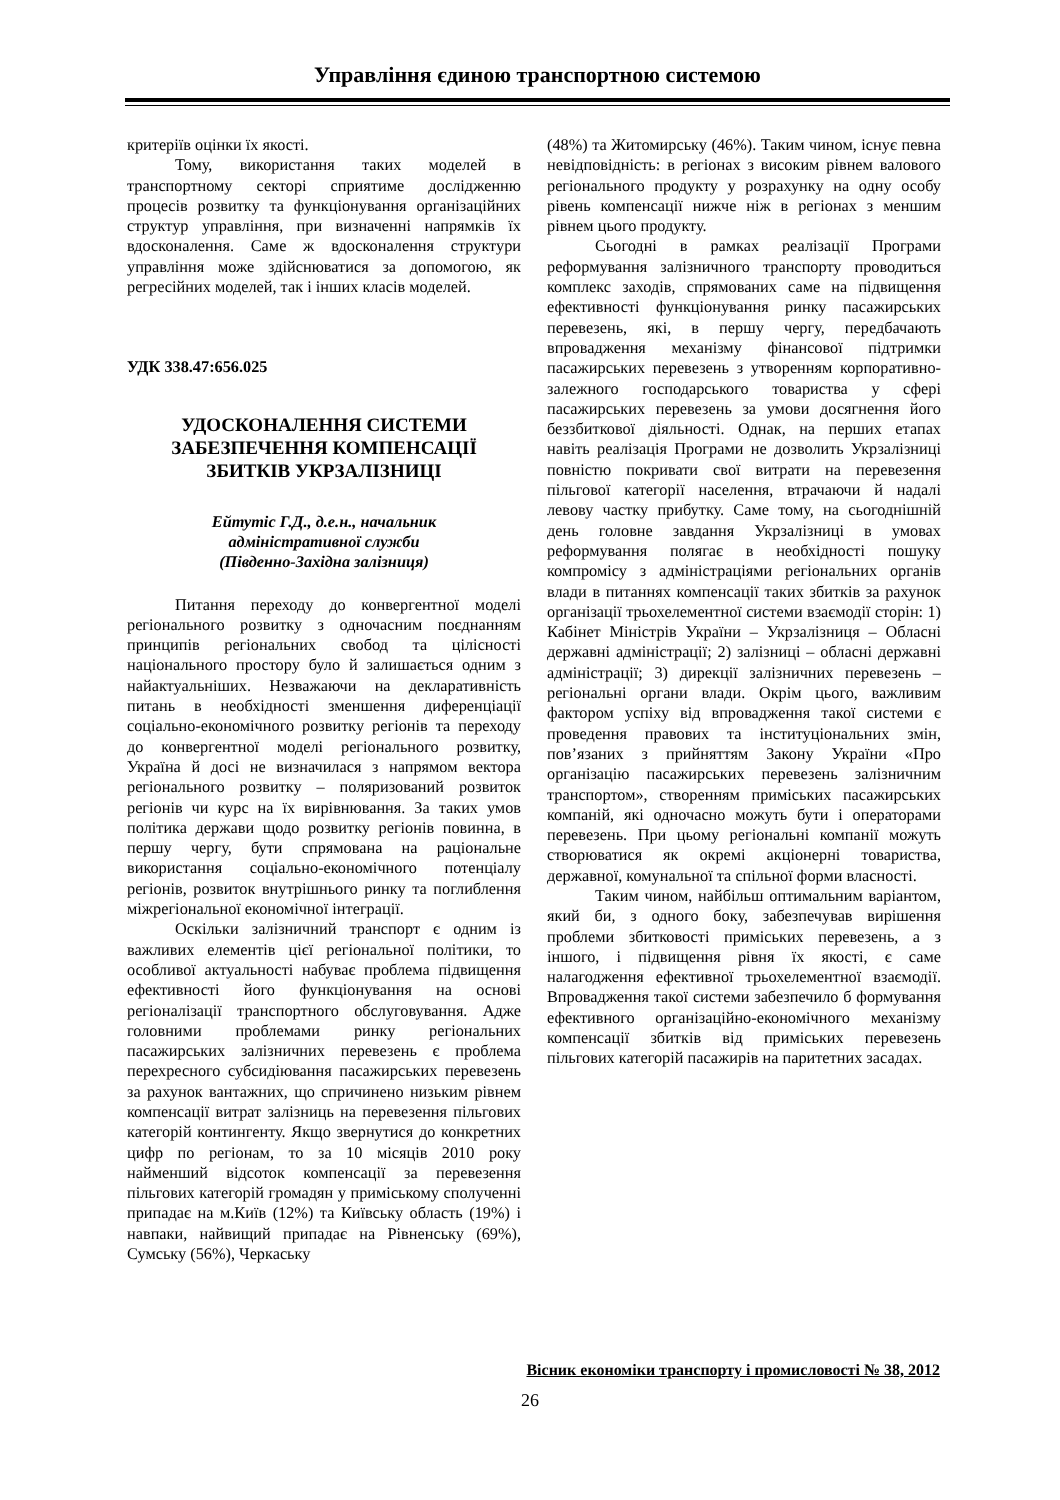Управління єдиною транспортною системою
критеріїв оцінки їх якості.
Тому, використання таких моделей в транспортному секторі сприятиме дослідженню процесів розвитку та функціонування організаційних структур управління, при визначенні напрямків їх вдосконалення. Саме ж вдосконалення структури управління може здійснюватися за допомогою, як регресійних моделей, так і інших класів моделей.
УДК 338.47:656.025
УДОСКОНАЛЕННЯ СИСТЕМИ ЗАБЕЗПЕЧЕННЯ КОМПЕНСАЦІЇ ЗБИТКІВ УКРЗАЛІЗНИЦІ
Ейтутіс Г.Д., д.е.н., начальник
адміністративної служби
(Південно-Західна залізниця)
Питання переходу до конвергентної моделі регіонального розвитку з одночасним поєднанням принципів регіональних свобод та цілісності національного простору було й залишається одним з найактуальніших. Незважаючи на декларативність питань в необхідності зменшення диференціації соціально-економічного розвитку регіонів та переходу до конвергентної моделі регіонального розвитку, Україна й досі не визначилася з напрямом вектора регіонального розвитку – поляризований розвиток регіонів чи курс на їх вирівнювання. За таких умов політика держави щодо розвитку регіонів повинна, в першу чергу, бути спрямована на раціональне використання соціально-економічного потенціалу регіонів, розвиток внутрішнього ринку та поглиблення міжрегіональної економічної інтеграції.
Оскільки залізничний транспорт є одним із важливих елементів цієї регіональної політики, то особливої актуальності набуває проблема підвищення ефективності його функціонування на основі регіоналізації транспортного обслуговування. Адже головними проблемами ринку регіональних пасажирських залізничних перевезень є проблема перехресного субсидіювання пасажирських перевезень за рахунок вантажних, що спричинено низьким рівнем компенсації витрат залізниць на перевезення пільгових категорій контингенту. Якщо звернутися до конкретних цифр по регіонам, то за 10 місяців 2010 року найменший відсоток компенсації за перевезення пільгових категорій громадян у приміському сполученні припадає на м.Київ (12%) та Київську область (19%) і навпаки, найвищий припадає на Рівненську (69%), Сумську (56%), Черкаську
(48%) та Житомирську (46%). Таким чином, існує певна невідповідність: в регіонах з високим рівнем валового регіонального продукту у розрахунку на одну особу рівень компенсації нижче ніж в регіонах з меншим рівнем цього продукту.
Сьогодні в рамках реалізації Програми реформування залізничного транспорту проводиться комплекс заходів, спрямованих саме на підвищення ефективності функціонування ринку пасажирських перевезень, які, в першу чергу, передбачають впровадження механізму фінансової підтримки пасажирських перевезень з утворенням корпоративно-залежного господарського товариства у сфері пасажирських перевезень за умови досягнення його беззбиткової діяльності. Однак, на перших етапах навіть реалізація Програми не дозволить Укрзалізниці повністю покривати свої витрати на перевезення пільгової категорії населення, втрачаючи й надалі левову частку прибутку. Саме тому, на сьогоднішній день головне завдання Укрзалізниці в умовах реформування полягає в необхідності пошуку компромісу з адміністраціями регіональних органів влади в питаннях компенсації таких збитків за рахунок організації трьохелементної системи взаємодії сторін: 1) Кабінет Міністрів України – Укрзалізниця – Обласні державні адміністрації; 2) залізниці – обласні державні адміністрації; 3) дирекції залізничних перевезень – регіональні органи влади. Окрім цього, важливим фактором успіху від впровадження такої системи є проведення правових та інституціональних змін, пов’язаних з прийняттям Закону України «Про організацію пасажирських перевезень залізничним транспортом», створенням приміських пасажирських компаній, які одночасно можуть бути і операторами перевезень. При цьому регіональні компанії можуть створюватися як окремі акціонерні товариства, державної, комунальної та спільної форми власності.
Таким чином, найбільш оптимальним варіантом, який би, з одного боку, забезпечував вирішення проблеми збитковості приміських перевезень, а з іншого, і підвищення рівня їх якості, є саме налагодження ефективної трьохелементної взаємодії. Впровадження такої системи забезпечило б формування ефективного організаційно-економічного механізму компенсації збитків від приміських перевезень пільгових категорій пасажирів на паритетних засадах.
Вісник економіки транспорту і промисловості № 38, 2012
26